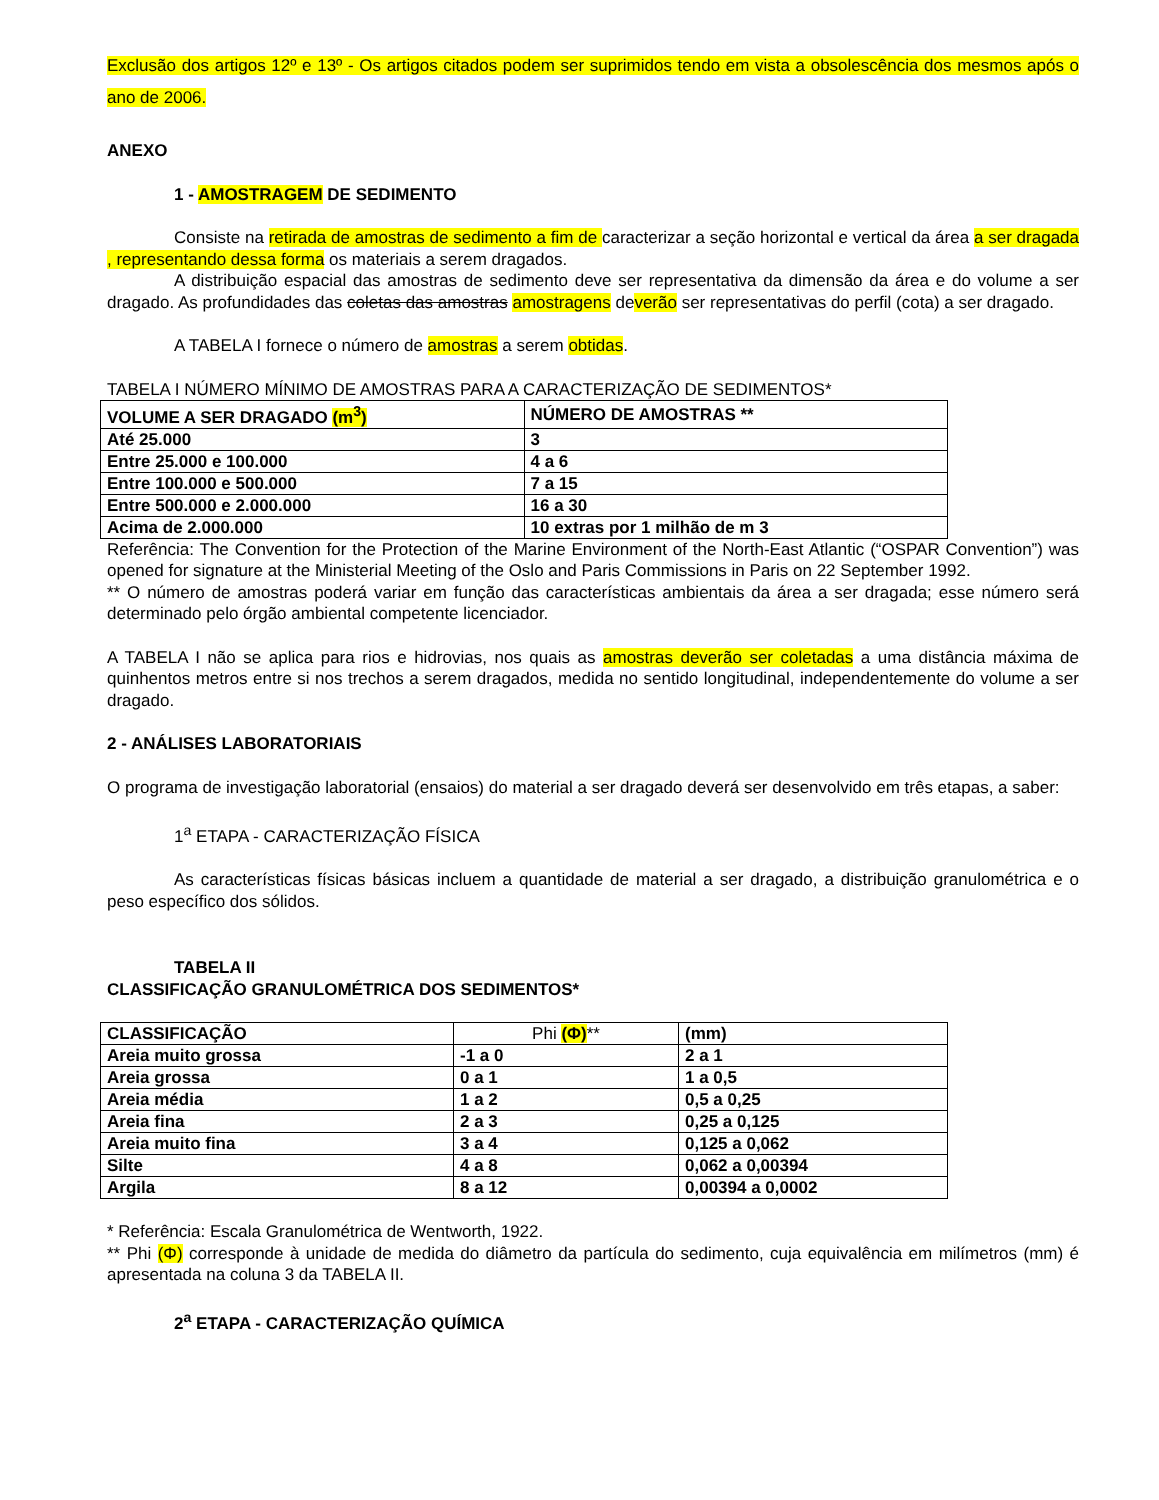Exclusão dos artigos 12º e 13º - Os artigos citados podem ser suprimidos tendo em vista a obsolescência dos mesmos após o ano de 2006.
ANEXO
1 - AMOSTRAGEM DE SEDIMENTO
Consiste na retirada de amostras de sedimento a fim de caracterizar a seção horizontal e vertical da área a ser dragada , representando dessa forma os materiais a serem dragados.
A distribuição espacial das amostras de sedimento deve ser representativa da dimensão da área e do volume a ser dragado. As profundidades das coletas das amostras amostragens deverão ser representativas do perfil (cota) a ser dragado.
A TABELA I fornece o número de amostras a serem obtidas.
TABELA I NÚMERO MÍNIMO DE AMOSTRAS PARA A CARACTERIZAÇÃO DE SEDIMENTOS*
| VOLUME A SER DRAGADO (m<sup>3</sup>) | NÚMERO DE AMOSTRAS ** |
| Até 25.000 | 3 |
| Entre 25.000 e 100.000 | 4 a 6 |
| Entre 100.000 e 500.000 | 7 a 15 |
| Entre 500.000 e 2.000.000 | 16 a 30 |
| Acima de 2.000.000 | 10 extras por 1 milhão de m 3 |
Referência: The Convention for the Protection of the Marine Environment of the North-East Atlantic (“OSPAR Convention”) was opened for signature at the Ministerial Meeting of the Oslo and Paris Commissions in Paris on 22 September 1992.
** O número de amostras poderá variar em função das características ambientais da área a ser dragada; esse número será determinado pelo órgão ambiental competente licenciador.
A TABELA I não se aplica para rios e hidrovias, nos quais as amostras deverão ser coletadas a uma distância máxima de quinhentos metros entre si nos trechos a serem dragados, medida no sentido longitudinal, independentemente do volume a ser dragado.
2 - ANÁLISES LABORATORIAIS
O programa de investigação laboratorial (ensaios) do material a ser dragado deverá ser desenvolvido em três etapas, a saber:
1<sup>a</sup> ETAPA - CARACTERIZAÇÃO FÍSICA
As características físicas básicas incluem a quantidade de material a ser dragado, a distribuição granulométrica e o peso específico dos sólidos.
TABELA II
CLASSIFICAÇÃO GRANULOMÉTRICA DOS SEDIMENTOS*
| CLASSIFICAÇÃO | Phi (Φ) ** | (mm) |
| Areia muito grossa | -1 a 0 | 2 a 1 |
| Areia grossa | 0 a 1 | 1 a 0,5 |
| Areia média | 1 a 2 | 0,5 a 0,25 |
| Areia fina | 2 a 3 | 0,25 a 0,125 |
| Areia muito fina | 3 a 4 | 0,125 a 0,062 |
| Silte | 4 a 8 | 0,062 a 0,00394 |
| Argila | 8 a 12 | 0,00394 a 0,0002 |
* Referência: Escala Granulométrica de Wentworth, 1922.
** Phi (Φ) corresponde à unidade de medida do diâmetro da partícula do sedimento, cuja equivalência em milímetros (mm) é apresentada na coluna 3 da TABELA II.
2<sup>a</sup> ETAPA - CARACTERIZAÇÃO QUÍMICA